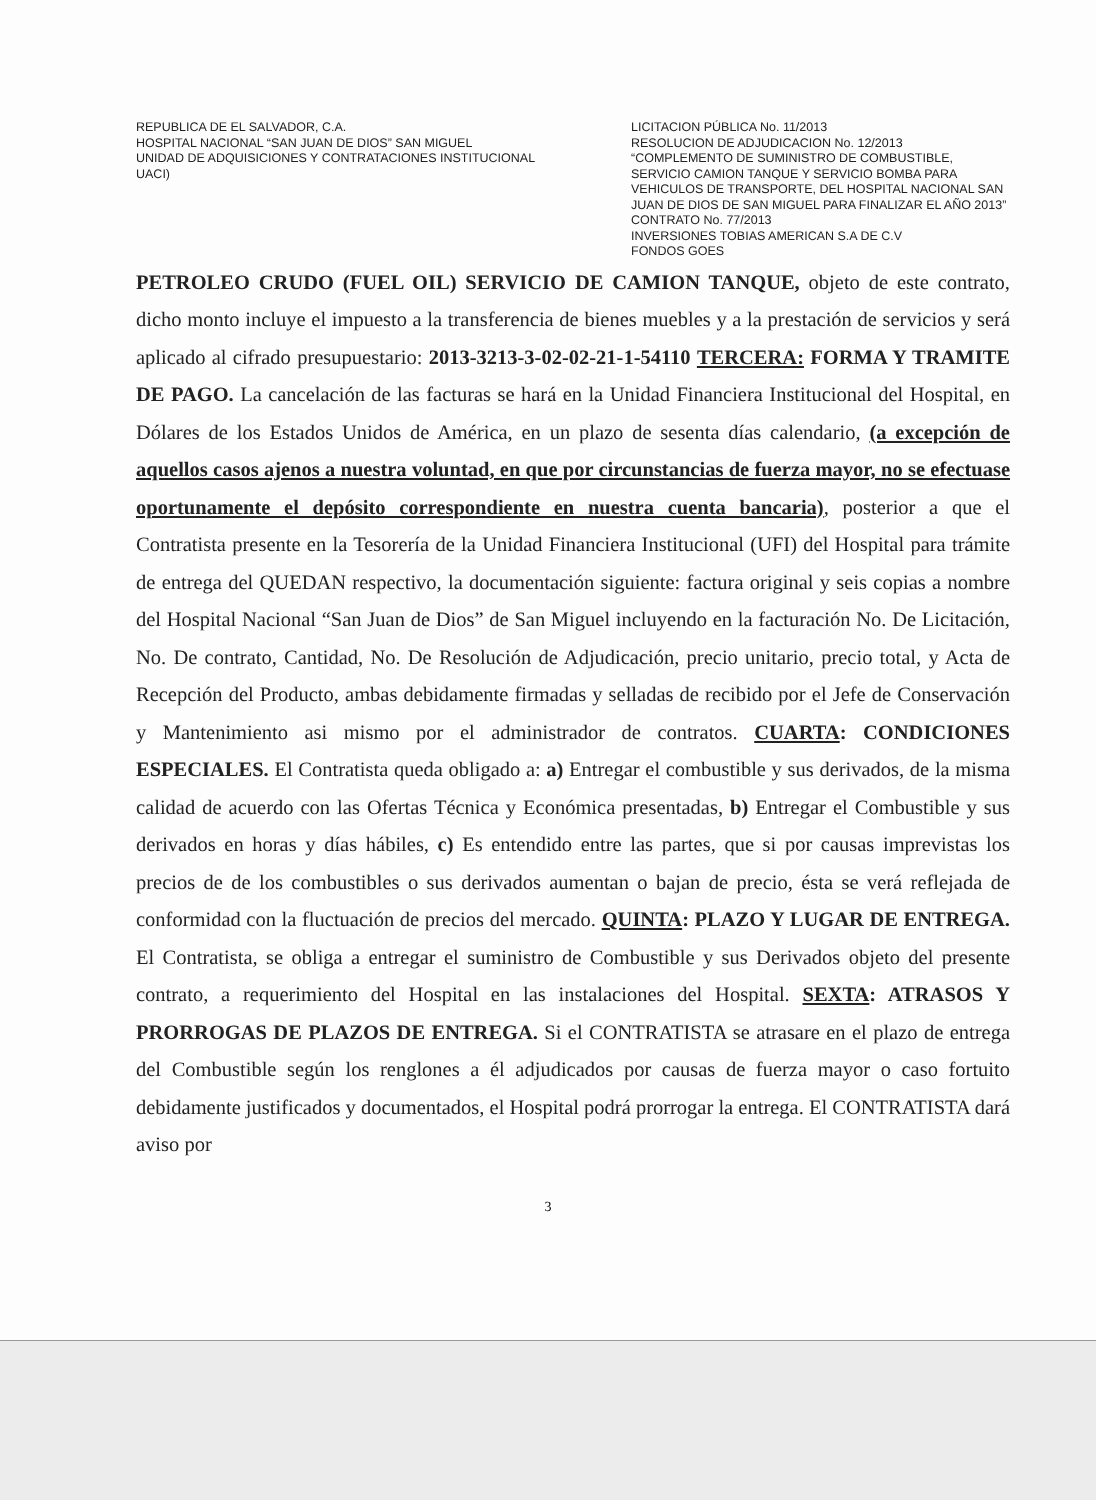REPUBLICA DE EL SALVADOR, C.A.
HOSPITAL NACIONAL “SAN JUAN DE DIOS” SAN MIGUEL
UNIDAD DE ADQUISICIONES Y CONTRATACIONES INSTITUCIONAL
UACI)
LICITACION PÚBLICA No. 11/2013
RESOLUCION DE ADJUDICACION No. 12/2013
“COMPLEMENTO DE SUMINISTRO DE COMBUSTIBLE, SERVICIO CAMION TANQUE Y SERVICIO BOMBA PARA VEHICULOS DE TRANSPORTE, DEL HOSPITAL NACIONAL SAN JUAN DE DIOS DE SAN MIGUEL PARA FINALIZAR EL AÑO 2013”
CONTRATO No. 77/2013
INVERSIONES TOBIAS AMERICAN S.A DE C.V
FONDOS GOES
PETROLEO CRUDO (FUEL OIL) SERVICIO DE CAMION TANQUE, objeto de este contrato, dicho monto incluye el impuesto a la transferencia de bienes muebles y a la prestación de servicios y será aplicado al cifrado presupuestario: 2013-3213-3-02-02-21-1-54110 TERCERA: FORMA Y TRAMITE DE PAGO. La cancelación de las facturas se hará en la Unidad Financiera Institucional del Hospital, en Dólares de los Estados Unidos de América, en un plazo de sesenta días calendario, (a excepción de aquellos casos ajenos a nuestra voluntad, en que por circunstancias de fuerza mayor, no se efectuase oportunamente el depósito correspondiente en nuestra cuenta bancaria), posterior a que el Contratista presente en la Tesorería de la Unidad Financiera Institucional (UFI) del Hospital para trámite de entrega del QUEDAN respectivo, la documentación siguiente: factura original y seis copias a nombre del Hospital Nacional “San Juan de Dios” de San Miguel incluyendo en la facturación No. De Licitación, No. De contrato, Cantidad, No. De Resolución de Adjudicación, precio unitario, precio total, y Acta de Recepción del Producto, ambas debidamente firmadas y selladas de recibido por el Jefe de Conservación y Mantenimiento asi mismo por el administrador de contratos. CUARTA: CONDICIONES ESPECIALES. El Contratista queda obligado a: a) Entregar el combustible y sus derivados, de la misma calidad de acuerdo con las Ofertas Técnica y Económica presentadas, b) Entregar el Combustible y sus derivados en horas y días hábiles, c) Es entendido entre las partes, que si por causas imprevistas los precios de de los combustibles o sus derivados aumentan o bajan de precio, ésta se verá reflejada de conformidad con la fluctuación de precios del mercado. QUINTA: PLAZO Y LUGAR DE ENTREGA. El Contratista, se obliga a entregar el suministro de Combustible y sus Derivados objeto del presente contrato, a requerimiento del Hospital en las instalaciones del Hospital. SEXTA: ATRASOS Y PRORROGAS DE PLAZOS DE ENTREGA. Si el CONTRATISTA se atrasare en el plazo de entrega del Combustible según los renglones a él adjudicados por causas de fuerza mayor o caso fortuito debidamente justificados y documentados, el Hospital podrá prorrogar la entrega. El CONTRATISTA dará aviso por
3